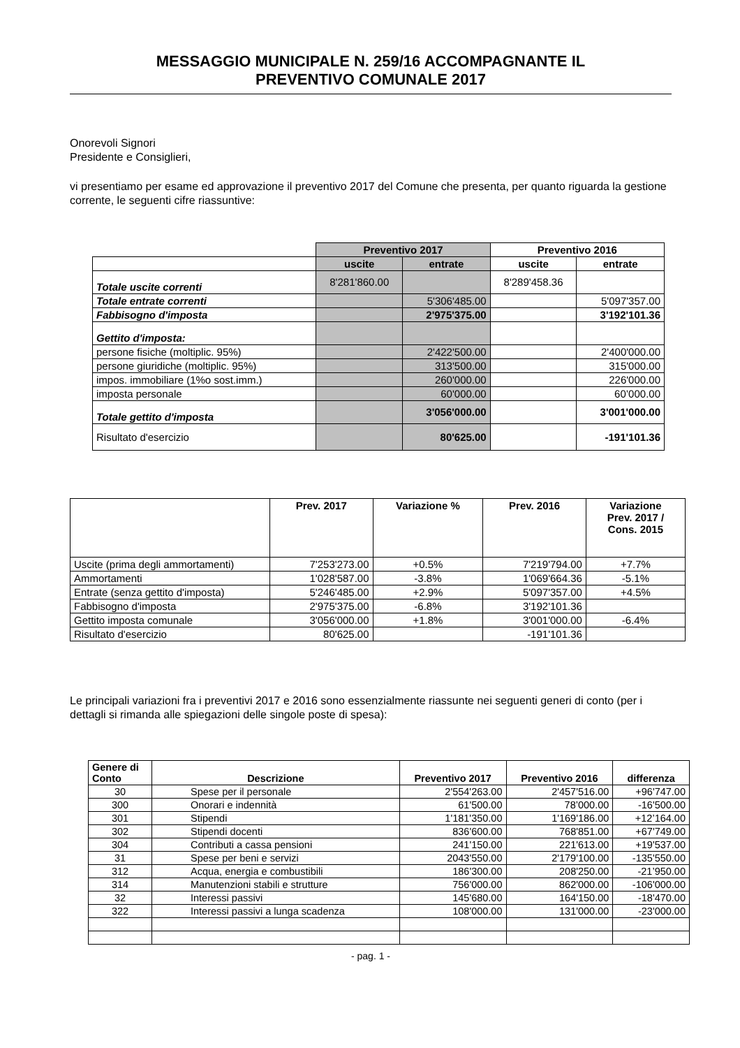MESSAGGIO MUNICIPALE N. 259/16 ACCOMPAGNANTE IL
PREVENTIVO COMUNALE 2017
Onorevoli Signori
Presidente e Consiglieri,
vi presentiamo per esame ed approvazione il preventivo 2017 del Comune che presenta, per quanto riguarda la gestione corrente, le seguenti cifre riassuntive:
| | Preventivo 2017 | | Preventivo 2016 | |
| | uscite | entrate | uscite | entrate |
| Totale uscite correnti | 8'281'860.00 | | 8'289'458.36 | |
| Totale entrate correnti | | 5'306'485.00 | | 5'097'357.00 |
| Fabbisogno d'imposta | | 2'975'375.00 | | 3'192'101.36 |
| Gettito d'imposta: | | | | |
| persone fisiche (moltiplic. 95%) | | 2'422'500.00 | | 2'400'000.00 |
| persone giuridiche (moltiplic. 95%) | | 313'500.00 | | 315'000.00 |
| impos. immobiliare (1%o sost.imm.) | | 260'000.00 | | 226'000.00 |
| imposta personale | | 60'000.00 | | 60’000.00 |
| Totale gettito d'imposta | | 3'056'000.00 | | 3'001'000.00 |
| Risultato d'esercizio | | 80'625.00 | | -191'101.36 |
| | Prev. 2017 | Variazione % | Prev. 2016 | Variazione Prev. 2017 / Cons. 2015 |
| --- | --- | --- | --- | --- |
| Uscite (prima degli ammortamenti) | 7'253'273.00 | +0.5% | 7'219'794.00 | +7.7% |
| Ammortamenti | 1'028'587.00 | -3.8% | 1'069'664.36 | -5.1% |
| Entrate (senza gettito d'imposta) | 5'246'485.00 | +2.9% | 5'097'357.00 | +4.5% |
| Fabbisogno d'imposta | 2'975'375.00 | -6.8% | 3'192'101.36 | |
| Gettito imposta comunale | 3'056'000.00 | +1.8% | 3'001'000.00 | -6.4% |
| Risultato d'esercizio | 80'625.00 | | -191'101.36 | |
Le principali variazioni fra i preventivi 2017 e 2016 sono essenzialmente riassunte nei seguenti generi di conto (per i dettagli si rimanda alle spiegazioni delle singole poste di spesa):
| Genere di Conto | Descrizione | Preventivo 2017 | Preventivo 2016 | differenza |
| --- | --- | --- | --- | --- |
| 30 | Spese per il personale | 2'554'263.00 | 2'457'516.00 | +96'747.00 |
| 300 | Onorari e indennità | 61'500.00 | 78’000.00 | -16'500.00 |
| 301 | Stipendi | 1'181'350.00 | 1'169'186.00 | +12’164.00 |
| 302 | Stipendi docenti | 836'600.00 | 768'851.00 | +67'749.00 |
| 304 | Contributi a cassa pensioni | 241'150.00 | 221'613.00 | +19'537.00 |
| 31 | Spese per beni e servizi | 2043'550.00 | 2'179'100.00 | -135'550.00 |
| 312 | Acqua, energia e combustibili | 186'300.00 | 208'250.00 | -21’950.00 |
| 314 | Manutenzioni stabili e strutture | 756'000.00 | 862'000.00 | -106'000.00 |
| 32 | Interessi passivi | 145'680.00 | 164'150.00 | -18'470.00 |
| 322 | Interessi passivi a lunga scadenza | 108'000.00 | 131'000.00 | -23'000.00 |
- pag. 1 -